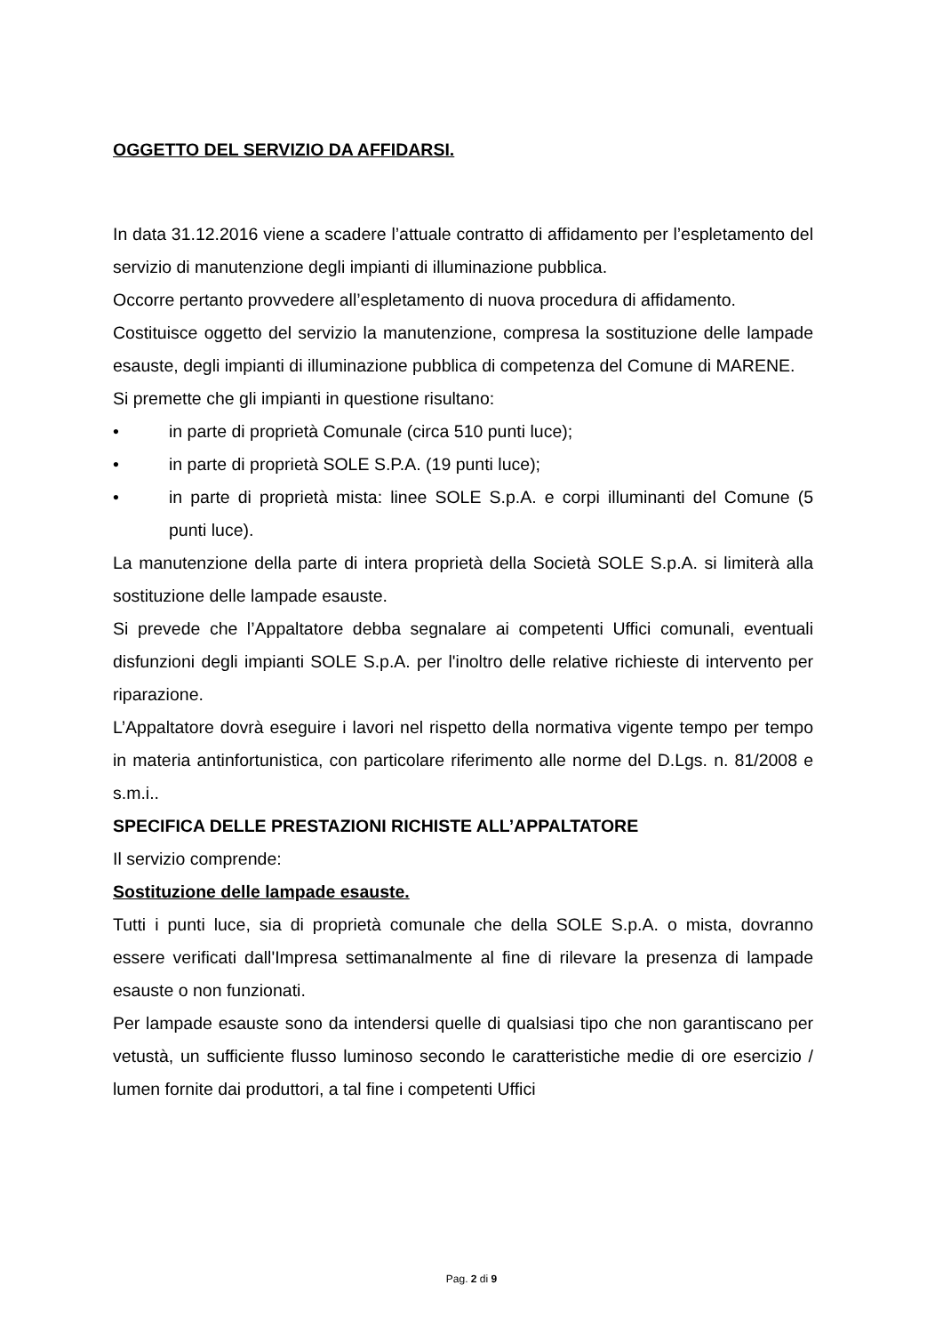OGGETTO DEL SERVIZIO DA AFFIDARSI.
In data 31.12.2016 viene a scadere l’attuale contratto di affidamento per l’espletamento del servizio di manutenzione degli impianti di illuminazione pubblica.
Occorre pertanto provvedere all’espletamento di nuova procedura di affidamento.
Costituisce oggetto del servizio la manutenzione, compresa la sostituzione delle lampade esauste, degli impianti di illuminazione pubblica di competenza del Comune di MARENE.
Si premette che gli impianti in questione risultano:
• in parte di proprietà Comunale (circa 510 punti luce);
• in parte di proprietà SOLE S.P.A. (19 punti luce);
• in parte di proprietà mista: linee SOLE S.p.A. e corpi illuminanti del Comune (5 punti luce).
La manutenzione della parte di intera proprietà della Società SOLE S.p.A. si limiterà alla sostituzione delle lampade esauste.
Si prevede che l’Appaltatore debba segnalare ai competenti Uffici comunali, eventuali disfunzioni degli impianti SOLE S.p.A. per l'inoltro delle relative richieste di intervento per riparazione.
L’Appaltatore dovrà eseguire i lavori nel rispetto della normativa vigente tempo per tempo in materia antinfortunistica, con particolare riferimento alle norme del D.Lgs. n. 81/2008 e s.m.i..
SPECIFICA DELLE PRESTAZIONI RICHISTE ALL’APPALTATORE
Il servizio comprende:
Sostituzione delle lampade esauste.
Tutti i punti luce, sia di proprietà comunale che della SOLE S.p.A. o mista, dovranno essere verificati dall'Impresa settimanalmente al fine di rilevare la presenza di lampade esauste o non funzionati.
Per lampade esauste sono da intendersi quelle di qualsiasi tipo che non garantiscano per vetustà, un sufficiente flusso luminoso secondo le caratteristiche medie di ore esercizio / lumen fornite dai produttori, a tal fine i competenti Uffici
Pag. 2 di 9